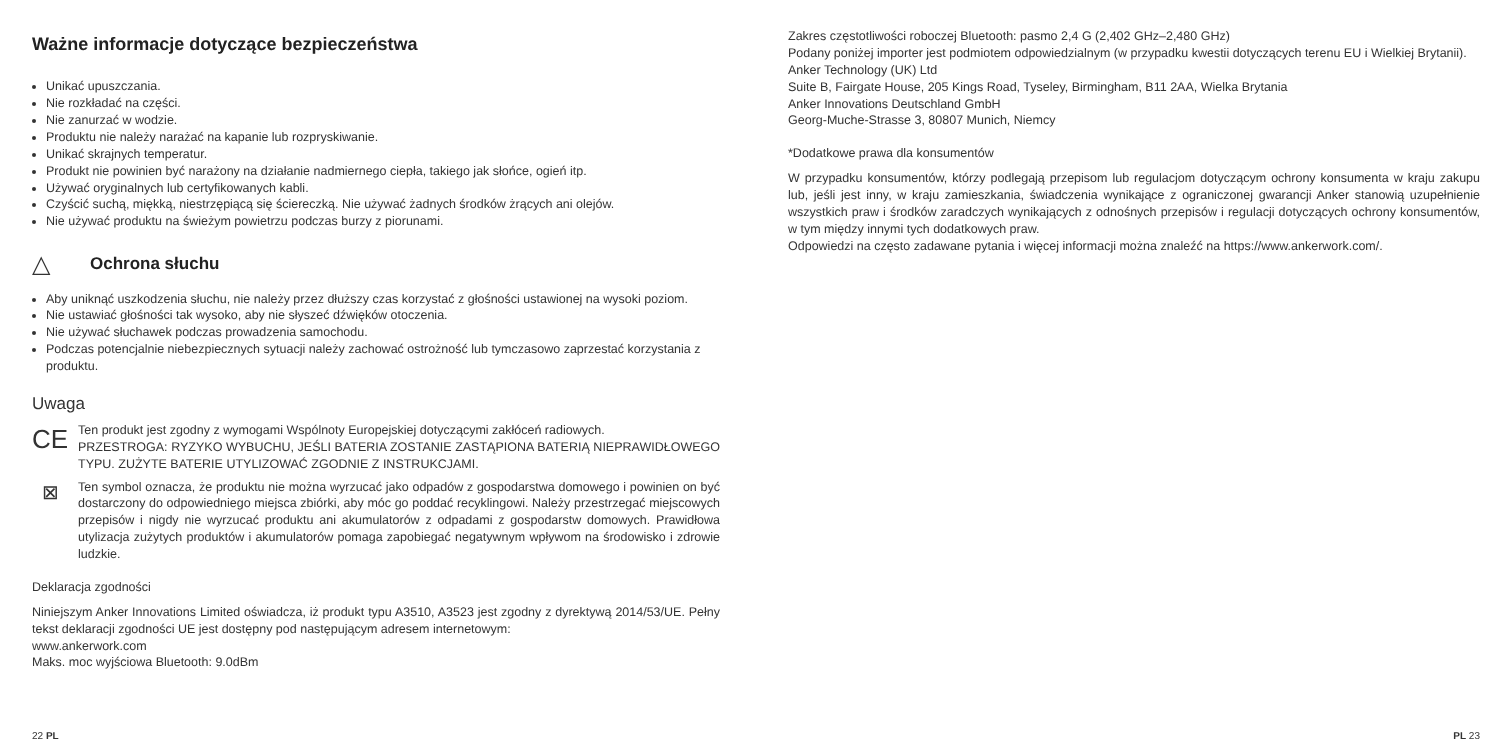Ważne informacje dotyczące bezpieczeństwa
Unikać upuszczania.
Nie rozkładać na części.
Nie zanurzać w wodzie.
Produktu nie należy narażać na kapanie lub rozpryskiwanie.
Unikać skrajnych temperatur.
Produkt nie powinien być narażony na działanie nadmiernego ciepła, takiego jak słońce, ogień itp.
Używać oryginalnych lub certyfikowanych kabli.
Czyścić suchą, miękką, niestrzępiącą się ściereczką. Nie używać żadnych środków żrących ani olejów.
Nie używać produktu na świeżym powietrzu podczas burzy z piorunami.
△
Ochrona słuchu
Aby uniknąć uszkodzenia słuchu, nie należy przez dłuższy czas korzystać z głośności ustawionej na wysoki poziom.
Nie ustawiać głośności tak wysoko, aby nie słyszeć dźwięków otoczenia.
Nie używać słuchawek podczas prowadzenia samochodu.
Podczas potencjalnie niebezpiecznych sytuacji należy zachować ostrożność lub tymczasowo zaprzestać korzystania z produktu.
Uwaga
CE
Ten produkt jest zgodny z wymogami Wspólnoty Europejskiej dotyczącymi zakłóceń radiowych.
PRZESTROGA: RYZYKO WYBUCHU, JEŚLI BATERIA ZOSTANIE ZASTĄPIONA BATERIĄ NIEPRAWIDŁOWEGO TYPU. ZUŻYTE BATERIE UTYLIZOWAĆ ZGODNIE Z INSTRUKCJAMI.
⊠
Ten symbol oznacza, że produktu nie można wyrzucać jako odpadów z gospodarstwa domowego i powinien on być dostarczony do odpowiedniego miejsca zbiórki, aby móc go poddać recyklingowi. Należy przestrzegać miejscowych przepisów i nigdy nie wyrzucać produktu ani akumulatorów z odpadami z gospodarstw domowych. Prawidłowa utylizacja zużytych produktów i akumulatorów pomaga zapobiegać negatywnym wpływom na środowisko i zdrowie ludzkie.
Deklaracja zgodności
Niniejszym Anker Innovations Limited oświadcza, iż produkt typu A3510, A3523 jest zgodny z dyrektywą 2014/53/UE. Pełny tekst deklaracji zgodności UE jest dostępny pod następującym adresem internetowym:
www.ankerwork.com
Maks. moc wyjściowa Bluetooth: 9.0dBm
22 PL
Zakres częstotliwości roboczej Bluetooth: pasmo 2,4 G (2,402 GHz–2,480 GHz)
Podany poniżej importer jest podmiotem odpowiedzialnym (w przypadku kwestii dotyczących terenu EU i Wielkiej Brytanii).
Anker Technology (UK) Ltd
Suite B, Fairgate House, 205 Kings Road, Tyseley, Birmingham, B11 2AA, Wielka Brytania
Anker Innovations Deutschland GmbH
Georg-Muche-Strasse 3, 80807 Munich, Niemcy
*Dodatkowe prawa dla konsumentów
W przypadku konsumentów, którzy podlegają przepisom lub regulacjom dotyczącym ochrony konsumenta w kraju zakupu lub, jeśli jest inny, w kraju zamieszkania, świadczenia wynikające z ograniczonej gwarancji Anker stanowią uzupełnienie wszystkich praw i środków zaradczych wynikających z odnośnych przepisów i regulacji dotyczących ochrony konsumentów, w tym między innymi tych dodatkowych praw.
Odpowiedzi na często zadawane pytania i więcej informacji można znaleźć na https://www.ankerwork.com/.
PL 23